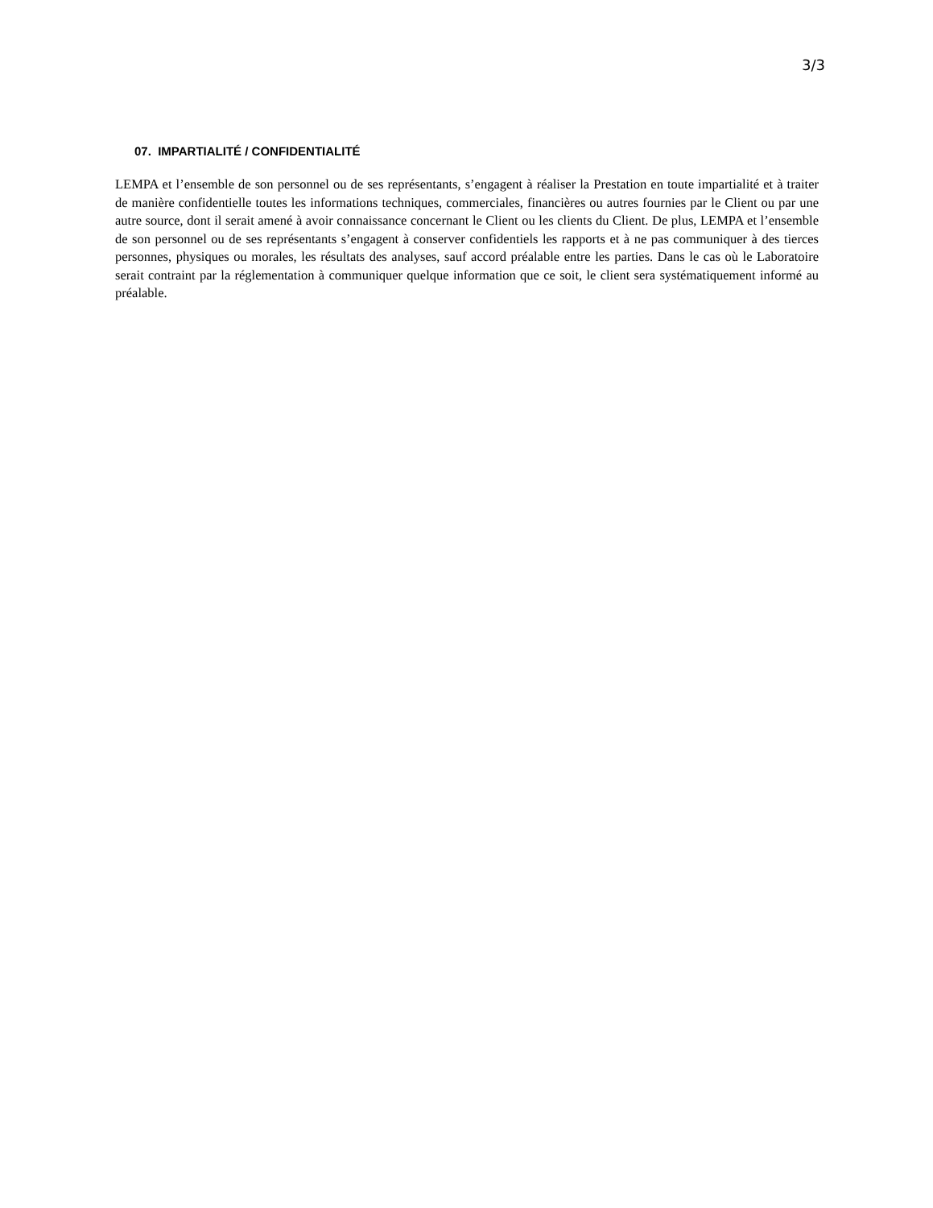3/3
07. IMPARTIALITÉ / CONFIDENTIALITÉ
LEMPA et l’ensemble de son personnel ou de ses représentants, s’engagent à réaliser la Prestation en toute impartialité et à traiter de manière confidentielle toutes les informations techniques, commerciales, financières ou autres fournies par le Client ou par une autre source, dont il serait amené à avoir connaissance concernant le Client ou les clients du Client. De plus, LEMPA et l’ensemble de son personnel ou de ses représentants s’engagent à conserver confidentiels les rapports et à ne pas communiquer à des tierces personnes, physiques ou morales, les résultats des analyses, sauf accord préalable entre les parties. Dans le cas où le Laboratoire serait contraint par la réglementation à communiquer quelque information que ce soit, le client sera systématiquement informé au préalable.